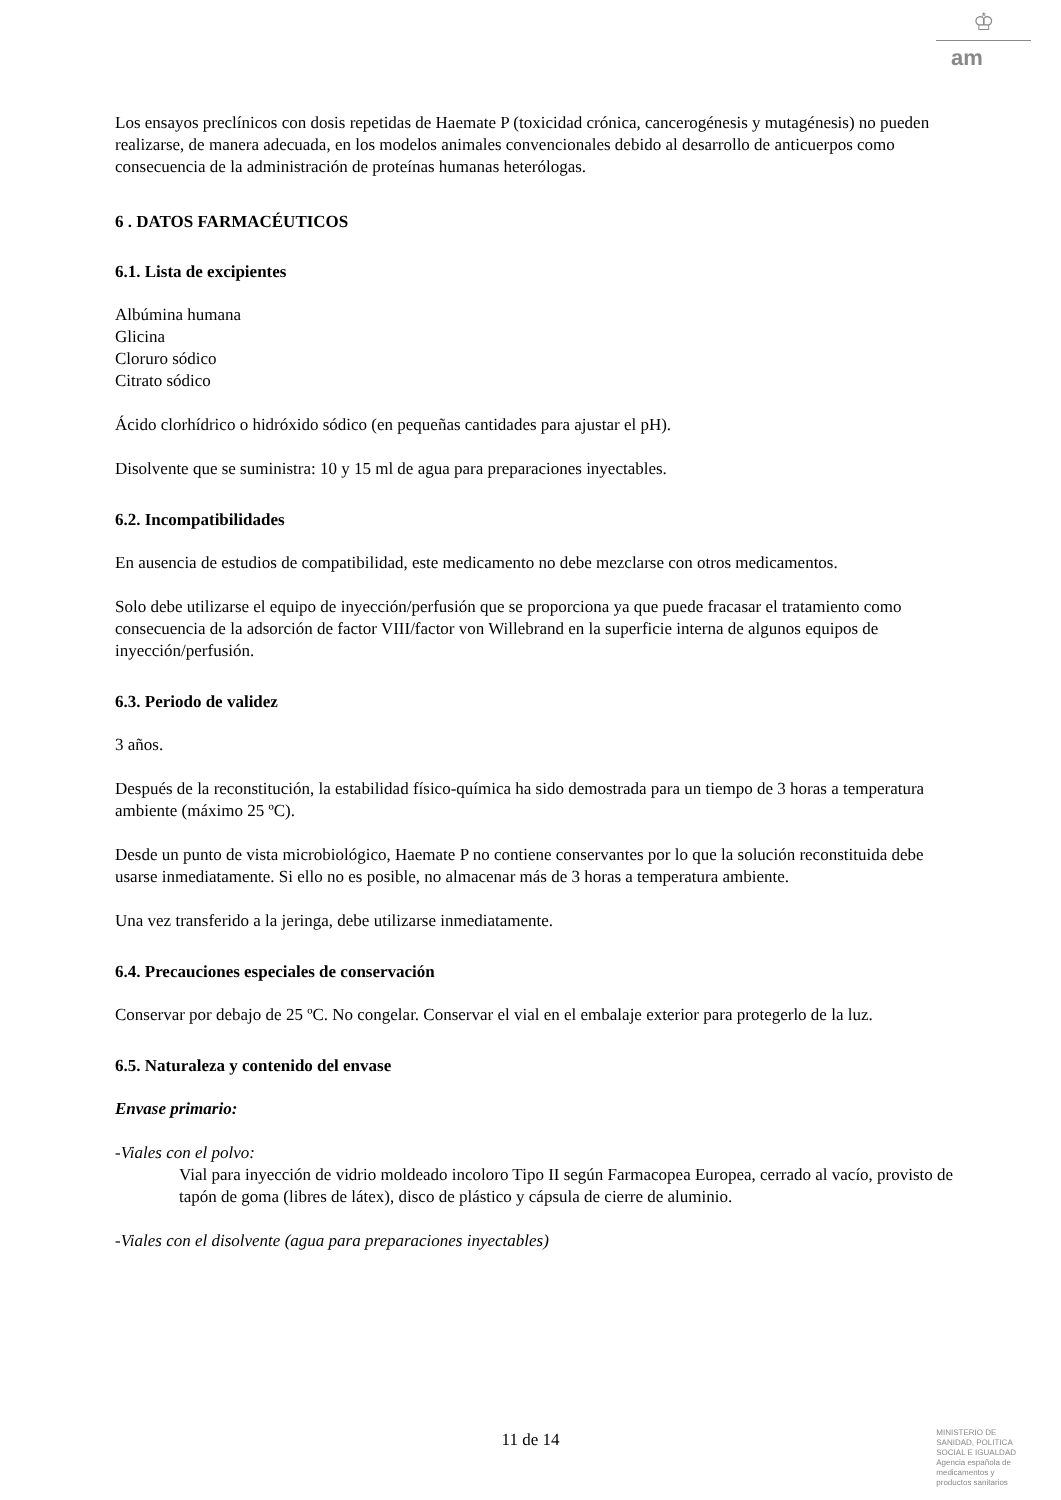♔
am
Los ensayos preclínicos con dosis repetidas de Haemate P (toxicidad crónica, cancerogénesis y mutagénesis) no pueden realizarse, de manera adecuada, en los modelos animales convencionales debido al desarrollo de anticuerpos como consecuencia de la administración de proteínas humanas heterólogas.
6 . DATOS FARMACÉUTICOS
6.1. Lista de excipientes
Albúmina humana
Glicina
Cloruro sódico
Citrato sódico
Ácido clorhídrico o hidróxido sódico (en pequeñas cantidades para ajustar el pH).
Disolvente que se suministra: 10 y 15 ml de agua para preparaciones inyectables.
6.2. Incompatibilidades
En ausencia de estudios de compatibilidad, este medicamento no debe mezclarse con otros medicamentos.
Solo debe utilizarse el equipo de inyección/perfusión que se proporciona ya que puede fracasar el tratamiento como consecuencia de la adsorción de factor VIII/factor von Willebrand en la superficie interna de algunos equipos de inyección/perfusión.
6.3. Periodo de validez
3 años.
Después de la reconstitución, la estabilidad físico-química ha sido demostrada para un tiempo de 3 horas a temperatura ambiente (máximo 25 ºC).
Desde un punto de vista microbiológico, Haemate P no contiene conservantes por lo que la solución reconstituida debe usarse inmediatamente. Si ello no es posible, no almacenar más de 3 horas a temperatura ambiente.
Una vez transferido a la jeringa, debe utilizarse inmediatamente.
6.4. Precauciones especiales de conservación
Conservar por debajo de 25 ºC. No congelar. Conservar el vial en el embalaje exterior para protegerlo de la luz.
6.5. Naturaleza y contenido del envase
Envase primario:
-Viales con el polvo:
Vial para inyección de vidrio moldeado incoloro Tipo II según Farmacopea Europea, cerrado al vacío, provisto de tapón de goma (libres de látex), disco de plástico y cápsula de cierre de aluminio.
-Viales con el disolvente (agua para preparaciones inyectables)
11 de 14
MINISTERIO DE
SANIDAD, POLITICA
SOCIAL E IGUALDAD
Agencia española de
medicamentos y
productos sanitarios